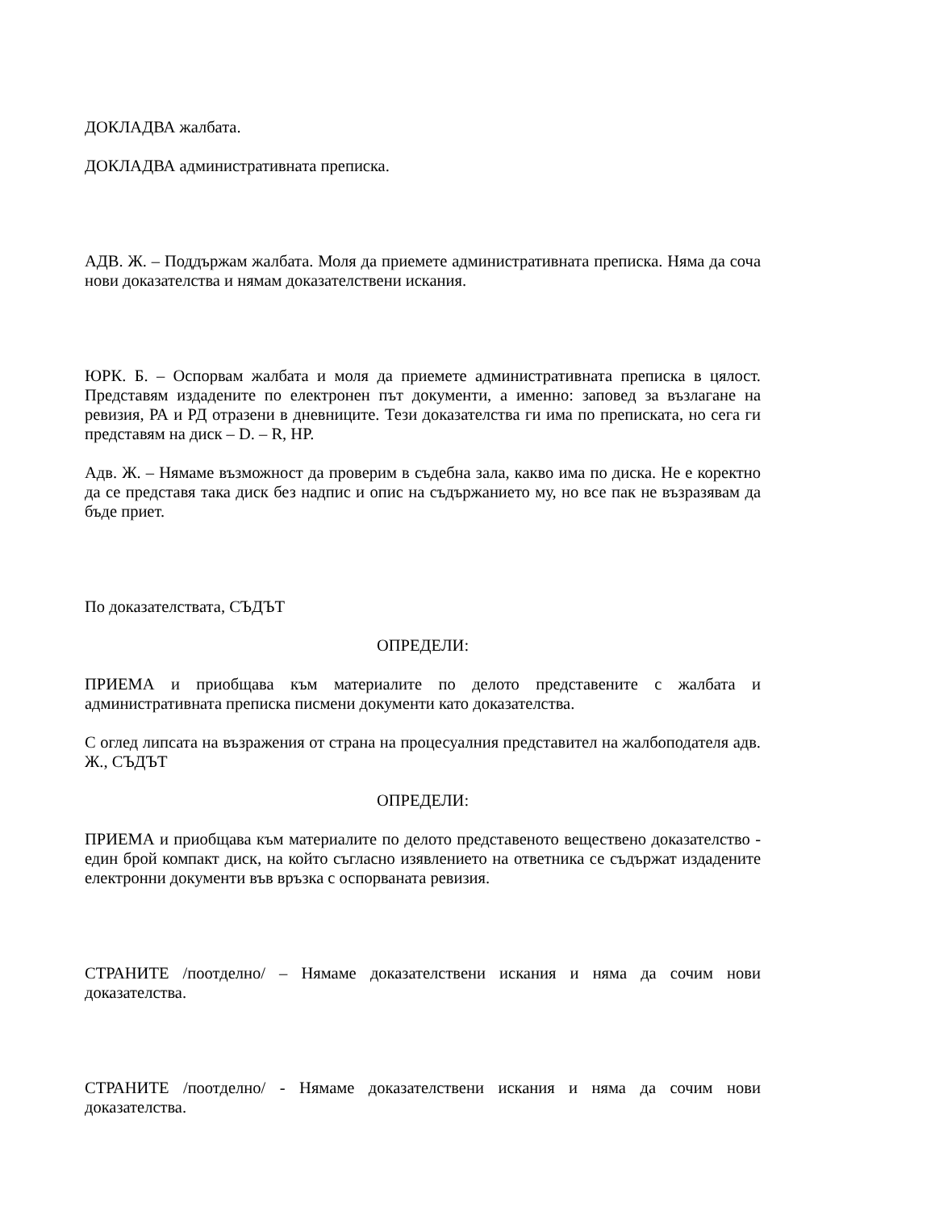ДОКЛАДВА жалбата.
ДОКЛАДВА административната преписка.
АДВ. Ж. – Поддържам жалбата. Моля да приемете административната преписка. Няма да соча нови доказателства и нямам доказателствени искания.
ЮРК. Б. – Оспорвам жалбата и моля да приемете административната преписка в цялост. Представям издадените по електронен път документи, а именно: заповед за възлагане на ревизия, РА и РД отразени в дневниците. Тези доказателства ги има по преписката, но сега ги представям на диск – D. – R, HP.
Адв. Ж. – Нямаме възможност да проверим в съдебна зала, какво има по диска. Не е коректно да се представя така диск без надпис и опис на съдържанието му, но все пак не възразявам да бъде приет.
По доказателствата, СЪДЪТ
ОПРЕДЕЛИ:
ПРИЕМА и приобщава към материалите по делото представените с жалбата и административната преписка писмени документи като доказателства.
С оглед липсата на възражения от страна на процесуалния представител на жалбоподателя адв. Ж., СЪДЪТ
ОПРЕДЕЛИ:
ПРИЕМА и приобщава към материалите по делото представеното веществено доказателство - един брой компакт диск, на който съгласно изявлението на ответника се съдържат издадените електронни документи във връзка с оспорваната ревизия.
СТРАНИТЕ /поотделно/ – Нямаме доказателствени искания и няма да сочим нови доказателства.
СТРАНИТЕ /поотделно/ - Нямаме доказателствени искания и няма да сочим нови доказателства.